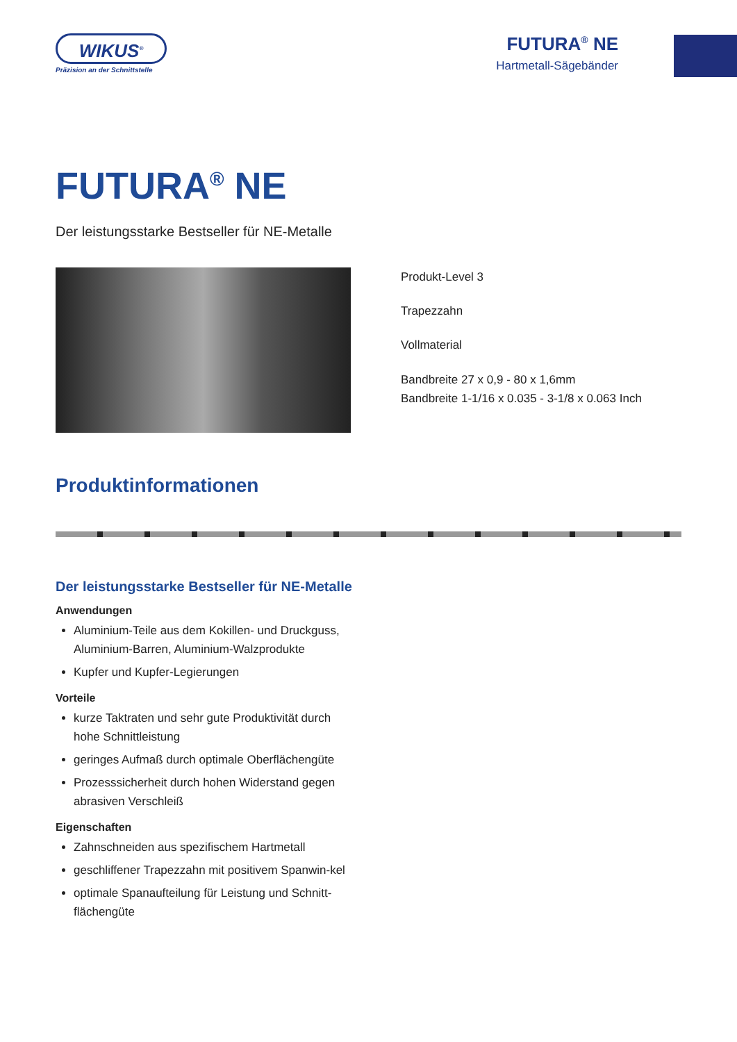WIKUS<sup>®</sup>
Präzision an der Schnittstelle
FUTURA<sup>®</sup> NE
Hartmetall-Sägebänder
FUTURA<sup>®</sup> NE
Der leistungsstarke Bestseller für NE-Metalle
Produkt-Level 3
Trapezzahn
Vollmaterial
Bandbreite 27 x 0,9 - 80 x 1,6mm
Bandbreite 1-1/16 x 0.035 - 3-1/8 x 0.063 Inch
Produktinformationen
Der leistungsstarke Bestseller für NE-Metalle
Anwendungen
Aluminium-Teile aus dem Kokillen- und Druckguss, Aluminium-Barren, Aluminium-Walzprodukte
Kupfer und Kupfer-Legierungen
Vorteile
kurze Taktraten und sehr gute Produktivität durch hohe Schnittleistung
geringes Aufmaß durch optimale Oberflächengüte
Prozesssicherheit durch hohen Widerstand gegen abrasiven Verschleiß
Eigenschaften
Zahnschneiden aus spezifischem Hartmetall
geschliffener Trapezzahn mit positivem Spanwin-kel
optimale Spanaufteilung für Leistung und Schnitt-flächengüte